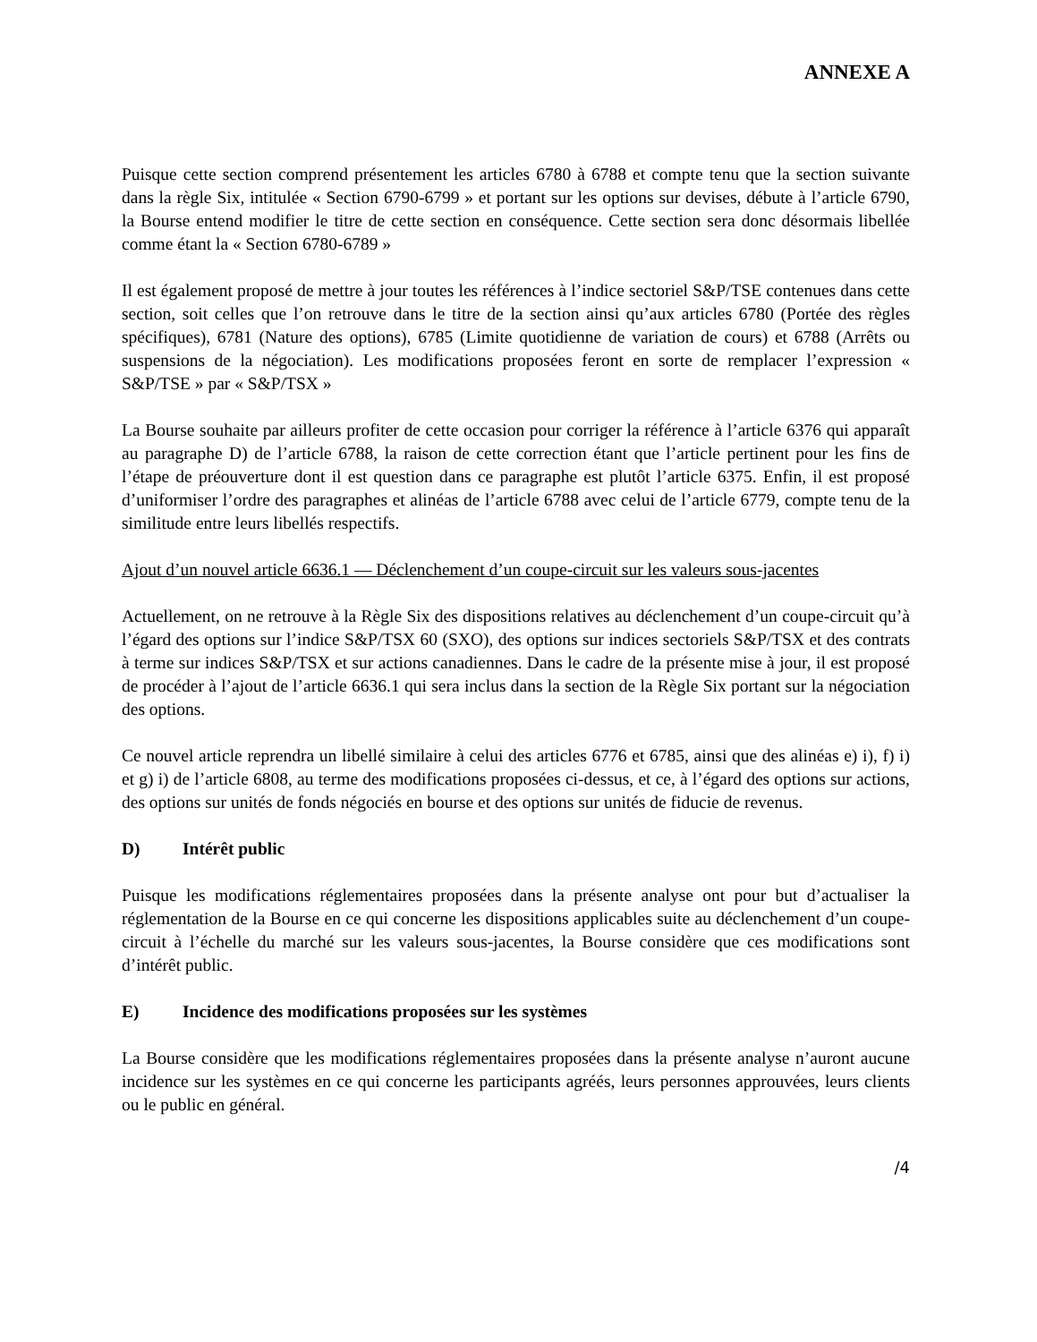ANNEXE A
Puisque cette section comprend présentement les articles 6780 à 6788 et compte tenu que la section suivante dans la règle Six, intitulée « Section 6790-6799 » et portant sur les options sur devises, débute à l’article 6790, la Bourse entend modifier le titre de cette section en conséquence. Cette section sera donc désormais libellée comme étant la « Section 6780-6789 »
Il est également proposé de mettre à jour toutes les références à l’indice sectoriel S&P/TSE contenues dans cette section, soit celles que l’on retrouve dans le titre de la section ainsi qu’aux articles 6780 (Portée des règles spécifiques), 6781 (Nature des options), 6785 (Limite quotidienne de variation de cours) et 6788 (Arrêts ou suspensions de la négociation). Les modifications proposées feront en sorte de remplacer l’expression « S&P/TSE » par « S&P/TSX »
La Bourse souhaite par ailleurs profiter de cette occasion pour corriger la référence à l’article 6376 qui apparaît au paragraphe D) de l’article 6788, la raison de cette correction étant que l’article pertinent pour les fins de l’étape de préouverture dont il est question dans ce paragraphe est plutôt l’article 6375. Enfin, il est proposé d’uniformiser l’ordre des paragraphes et alinéas de l’article 6788 avec celui de l’article 6779, compte tenu de la similitude entre leurs libellés respectifs.
Ajout d’un nouvel article 6636.1 — Déclenchement d’un coupe-circuit sur les valeurs sous-jacentes
Actuellement, on ne retrouve à la Règle Six des dispositions relatives au déclenchement d’un coupe-circuit qu’à l’égard des options sur l’indice S&P/TSX 60 (SXO), des options sur indices sectoriels S&P/TSX et des contrats à terme sur indices S&P/TSX et sur actions canadiennes. Dans le cadre de la présente mise à jour, il est proposé de procéder à l’ajout de l’article 6636.1 qui sera inclus dans la section de la Règle Six portant sur la négociation des options.
Ce nouvel article reprendra un libellé similaire à celui des articles 6776 et 6785, ainsi que des alinéas e) i), f) i) et g) i) de l’article 6808, au terme des modifications proposées ci-dessus, et ce, à l’égard des options sur actions, des options sur unités de fonds négociés en bourse et des options sur unités de fiducie de revenus.
D) Intérêt public
Puisque les modifications réglementaires proposées dans la présente analyse ont pour but d’actualiser la réglementation de la Bourse en ce qui concerne les dispositions applicables suite au déclenchement d’un coupe-circuit à l’échelle du marché sur les valeurs sous-jacentes, la Bourse considère que ces modifications sont d’intérêt public.
E) Incidence des modifications proposées sur les systèmes
La Bourse considère que les modifications réglementaires proposées dans la présente analyse n’auront aucune incidence sur les systèmes en ce qui concerne les participants agréés, leurs personnes approuvées, leurs clients ou le public en général.
/4